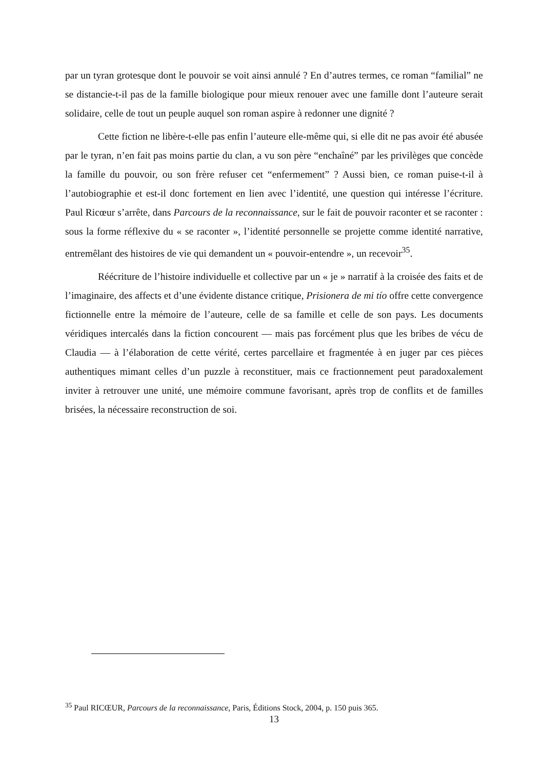par un tyran grotesque dont le pouvoir se voit ainsi annulé ? En d’autres termes, ce roman “familial” ne se distancie-t-il pas de la famille biologique pour mieux renouer avec une famille dont l’auteure serait solidaire, celle de tout un peuple auquel son roman aspire à redonner une dignité ?
Cette fiction ne libère-t-elle pas enfin l’auteure elle-même qui, si elle dit ne pas avoir été abusée par le tyran, n’en fait pas moins partie du clan, a vu son père “enchaîné” par les privilèges que concède la famille du pouvoir, ou son frère refuser cet “enfermement” ? Aussi bien, ce roman puise-t-il à l’autobiographie et est-il donc fortement en lien avec l’identité, une question qui intéresse l’écriture. Paul Ricœur s’arrête, dans Parcours de la reconnaissance, sur le fait de pouvoir raconter et se raconter : sous la forme réflexive du « se raconter », l’identité personnelle se projette comme identité narrative, entremêlant des histoires de vie qui demandent un « pouvoir-entendre », un recevoir<sup>35</sup>.
Réécriture de l’histoire individuelle et collective par un « je » narratif à la croisée des faits et de l’imaginaire, des affects et d’une évidente distance critique, Prisionera de mi tío offre cette convergence fictionnelle entre la mémoire de l’auteure, celle de sa famille et celle de son pays. Les documents véridiques intercalés dans la fiction concourent — mais pas forcément plus que les bribes de vécu de Claudia — à l’élaboration de cette vérité, certes parcellaire et fragmentée à en juger par ces pièces authentiques mimant celles d’un puzzle à reconstituer, mais ce fractionnement peut paradoxalement inviter à retrouver une unité, une mémoire commune favorisant, après trop de conflits et de familles brisées, la nécessaire reconstruction de soi.
<sup>35</sup> Paul RICŒUR, Parcours de la reconnaissance, Paris, Éditions Stock, 2004, p. 150 puis 365.
13